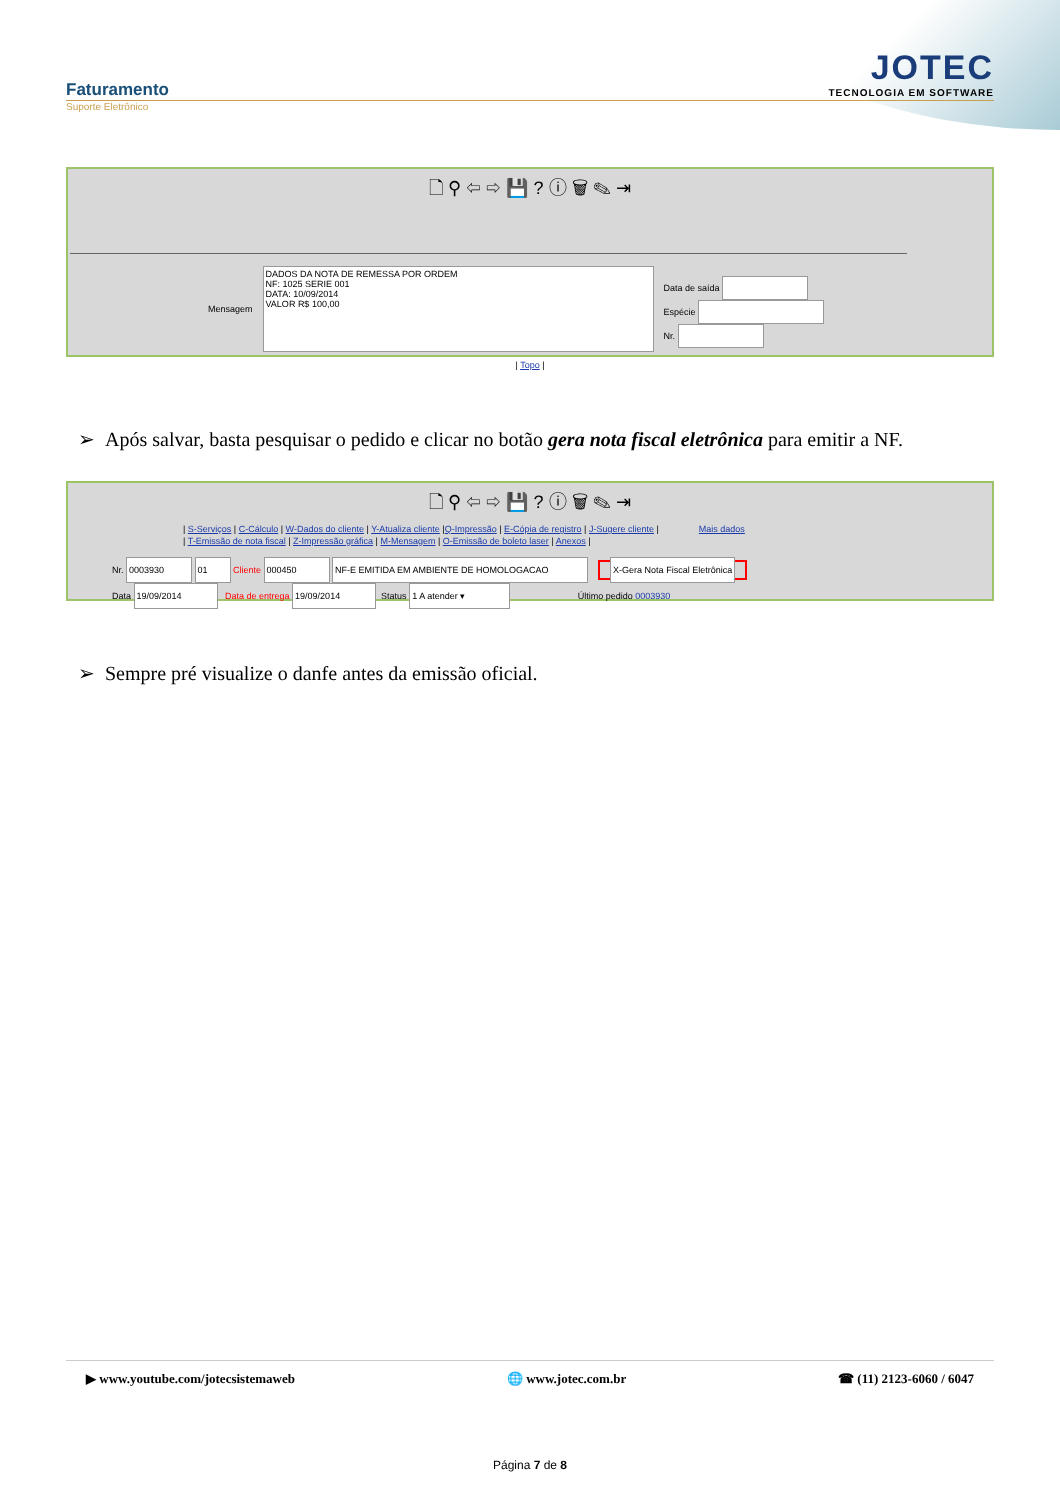Faturamento
JOTEC
TECNOLOGIA EM SOFTWARE
Suporte Eletrônico
🗋 ⚲ ⇦ ⇨ 💾 ? ⓘ 🗑 ✎ ⇥
Mensagem
DADOS DA NOTA DE REMESSA POR ORDEM
NF: 1025 SERIE 001
DATA: 10/09/2014
VALOR R$ 100,00
Data de saída
Espécie
Nr.
| Topo |
➢ Após salvar, basta pesquisar o pedido e clicar no botão gera nota fiscal eletrônica para emitir a NF.
🗋 ⚲ ⇦ ⇨ 💾 ? ⓘ 🗑 ✎ ⇥
| S-Serviços | C-Cálculo | W-Dados do cliente | Y-Atualiza cliente |Q-Impressão | E-Cópia de registro | J-Sugere cliente | Mais dados
| T-Emissão de nota fiscal | Z-Impressão gráfica | M-Mensagem | O-Emissão de boleto laser | Anexos |
Nr. 0003930 01 Cliente 000450 NF-E EMITIDA EM AMBIENTE DE HOMOLOGACAO X-Gera Nota Fiscal Eletrônica
Data 19/09/2014 Data de entrega 19/09/2014 Status 1 A atender ▾ Último pedido 0003930
➢ Sempre pré visualize o danfe antes da emissão oficial.
▶ www.youtube.com/jotecsistemaweb 🌐 www.jotec.com.br ☎ (11) 2123-6060 / 6047
Página 7 de 8